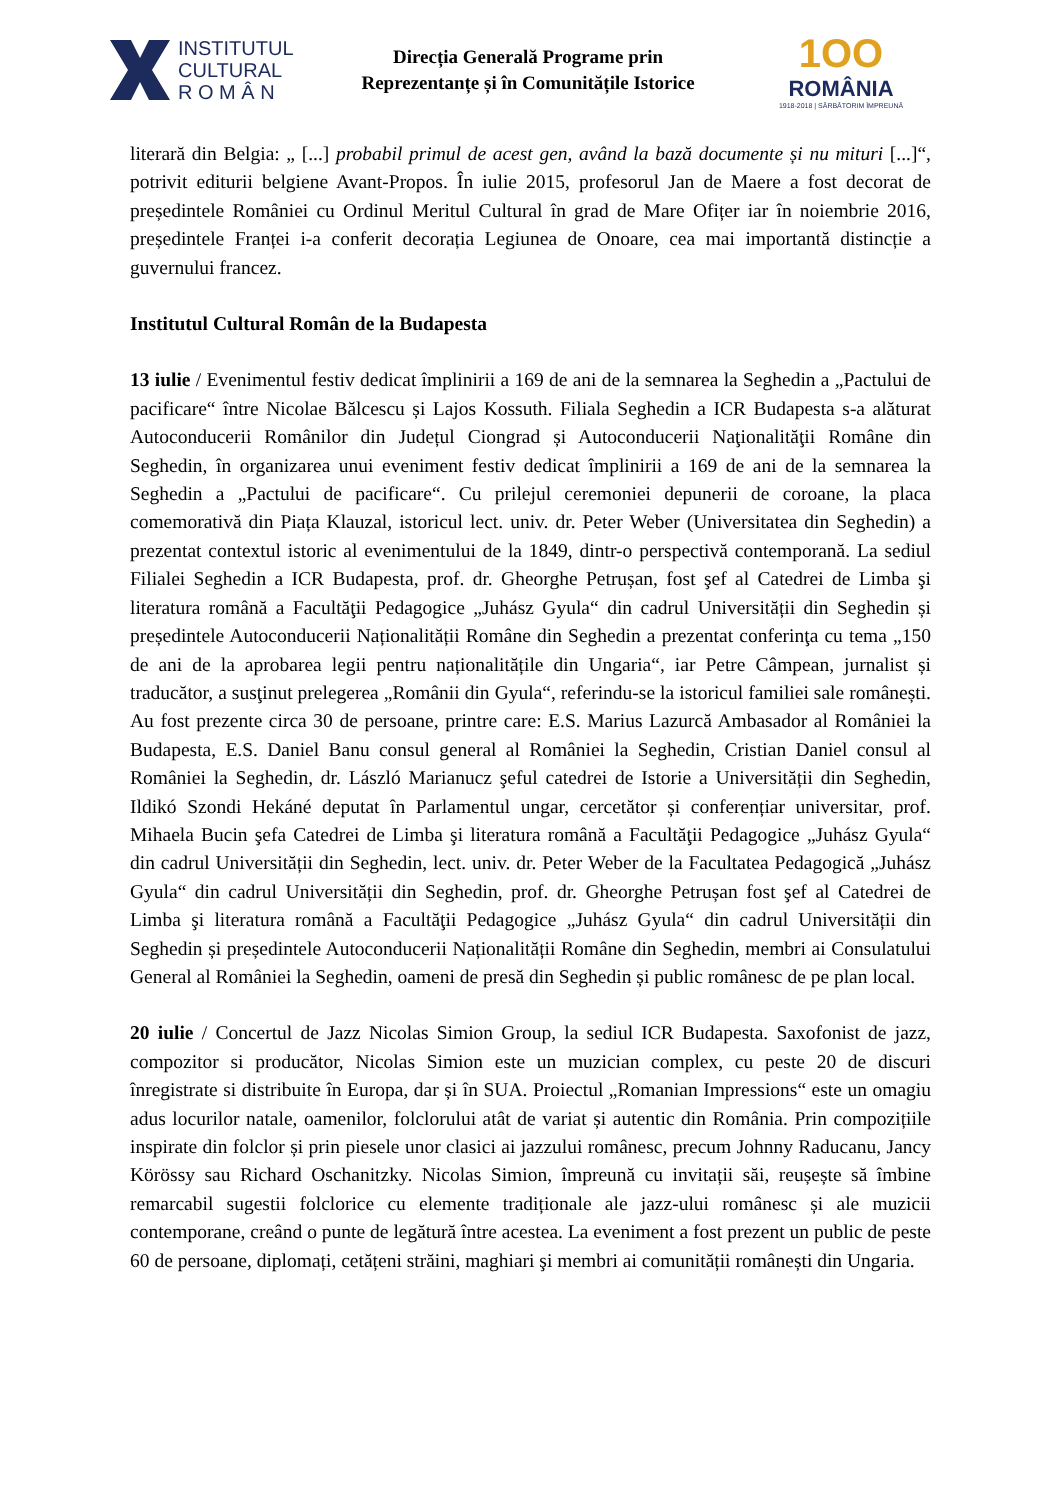INSTITUTUL
CULTURAL
R O M Â N
Direcția Generală Programe prin
Reprezentanțe și în Comunitățile Istorice
1OO
ROMÂNIA
1918-2018 | SĂRBĂTORIM ÎMPREUNĂ
literară din Belgia: „ [...] probabil primul de acest gen, având la bază documente și nu mituri [...]“, potrivit editurii belgiene Avant-Propos. În iulie 2015, profesorul Jan de Maere a fost decorat de președintele României cu Ordinul Meritul Cultural în grad de Mare Ofițer iar în noiembrie 2016, președintele Franței i-a conferit decorația Legiunea de Onoare, cea mai importantă distincție a guvernului francez.
Institutul Cultural Român de la Budapesta
13 iulie / Evenimentul festiv dedicat împlinirii a 169 de ani de la semnarea la Seghedin a „Pactului de pacificare“ între Nicolae Bălcescu și Lajos Kossuth. Filiala Seghedin a ICR Budapesta s-a alăturat Autoconducerii Românilor din Județul Ciongrad și Autoconducerii Naţionalităţii Române din Seghedin, în organizarea unui eveniment festiv dedicat împlinirii a 169 de ani de la semnarea la Seghedin a „Pactului de pacificare“. Cu prilejul ceremoniei depunerii de coroane, la placa comemorativă din Piața Klauzal, istoricul lect. univ. dr. Peter Weber (Universitatea din Seghedin) a prezentat contextul istoric al evenimentului de la 1849, dintr-o perspectivă contemporană. La sediul Filialei Seghedin a ICR Budapesta, prof. dr. Gheorghe Petrușan, fost şef al Catedrei de Limba şi literatura română a Facultăţii Pedagogice „Juhász Gyula“ din cadrul Universității din Seghedin și președintele Autoconducerii Naționalității Române din Seghedin a prezentat conferinţa cu tema „150 de ani de la aprobarea legii pentru naționalitățile din Ungaria“, iar Petre Câmpean, jurnalist și traducător, a susţinut prelegerea „Românii din Gyula“, referindu-se la istoricul familiei sale românești. Au fost prezente circa 30 de persoane, printre care: E.S. Marius Lazurcă Ambasador al României la Budapesta, E.S. Daniel Banu consul general al României la Seghedin, Cristian Daniel consul al României la Seghedin, dr. László Marianucz şeful catedrei de Istorie a Universității din Seghedin, Ildikó Szondi Hekáné deputat în Parlamentul ungar, cercetător și conferențiar universitar, prof. Mihaela Bucin şefa Catedrei de Limba şi literatura română a Facultăţii Pedagogice „Juhász Gyula“ din cadrul Universității din Seghedin, lect. univ. dr. Peter Weber de la Facultatea Pedagogică „Juhász Gyula“ din cadrul Universității din Seghedin, prof. dr. Gheorghe Petrușan fost şef al Catedrei de Limba şi literatura română a Facultăţii Pedagogice „Juhász Gyula“ din cadrul Universității din Seghedin și președintele Autoconducerii Naționalității Române din Seghedin, membri ai Consulatului General al României la Seghedin, oameni de presă din Seghedin și public românesc de pe plan local.
20 iulie / Concertul de Jazz Nicolas Simion Group, la sediul ICR Budapesta. Saxofonist de jazz, compozitor si producător, Nicolas Simion este un muzician complex, cu peste 20 de discuri înregistrate si distribuite în Europa, dar și în SUA. Proiectul „Romanian Impressions“ este un omagiu adus locurilor natale, oamenilor, folclorului atât de variat și autentic din România. Prin compozițiile inspirate din folclor și prin piesele unor clasici ai jazzului românesc, precum Johnny Raducanu, Jancy Körössy sau Richard Oschanitzky. Nicolas Simion, împreună cu invitații săi, reușește să îmbine remarcabil sugestii folclorice cu elemente tradiționale ale jazz-ului românesc și ale muzicii contemporane, creând o punte de legătură între acestea. La eveniment a fost prezent un public de peste 60 de persoane, diplomați, cetățeni străini, maghiari şi membri ai comunității românești din Ungaria.